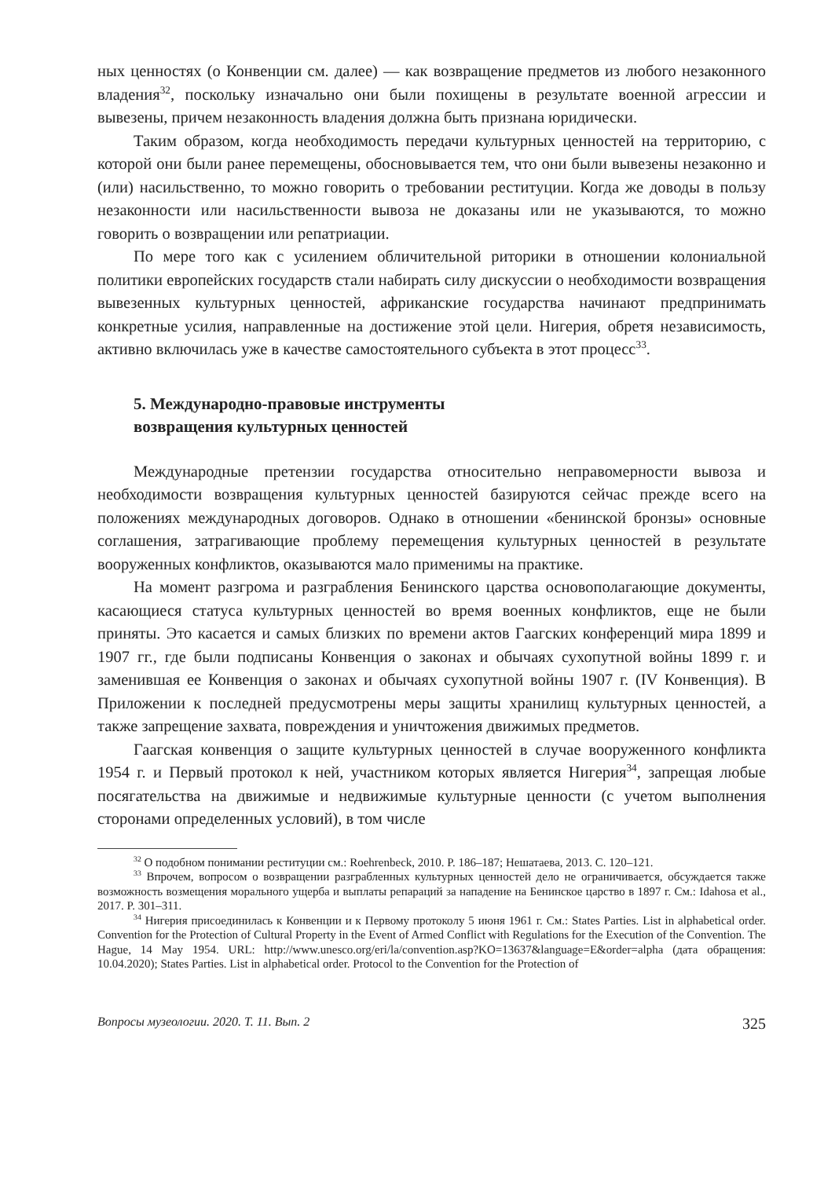ных ценностях (о Конвенции см. далее) — как возвращение предметов из любого незаконного владения<sup>32</sup>, поскольку изначально они были похищены в результате военной агрессии и вывезены, причем незаконность владения должна быть признана юридически.
Таким образом, когда необходимость передачи культурных ценностей на территорию, с которой они были ранее перемещены, обосновывается тем, что они были вывезены незаконно и (или) насильственно, то можно говорить о требовании реституции. Когда же доводы в пользу незаконности или насильственности вывоза не доказаны или не указываются, то можно говорить о возвращении или репатриации.
По мере того как с усилением обличительной риторики в отношении колониальной политики европейских государств стали набирать силу дискуссии о необходимости возвращения вывезенных культурных ценностей, африканские государства начинают предпринимать конкретные усилия, направленные на достижение этой цели. Нигерия, обретя независимость, активно включилась уже в качестве самостоятельного субъекта в этот процесс<sup>33</sup>.
5. Международно-правовые инструменты
возвращения культурных ценностей
Международные претензии государства относительно неправомерности вывоза и необходимости возвращения культурных ценностей базируются сейчас прежде всего на положениях международных договоров. Однако в отношении «бенинской бронзы» основные соглашения, затрагивающие проблему перемещения культурных ценностей в результате вооруженных конфликтов, оказываются мало применимы на практике.
На момент разгрома и разграбления Бенинского царства основополагающие документы, касающиеся статуса культурных ценностей во время военных конфликтов, еще не были приняты. Это касается и самых близких по времени актов Гаагских конференций мира 1899 и 1907 гг., где были подписаны Конвенция о законах и обычаях сухопутной войны 1899 г. и заменившая ее Конвенция о законах и обычаях сухопутной войны 1907 г. (IV Конвенция). В Приложении к последней предусмотрены меры защиты хранилищ культурных ценностей, а также запрещение захвата, повреждения и уничтожения движимых предметов.
Гаагская конвенция о защите культурных ценностей в случае вооруженного конфликта 1954 г. и Первый протокол к ней, участником которых является Нигерия<sup>34</sup>, запрещая любые посягательства на движимые и недвижимые культурные ценности (с учетом выполнения сторонами определенных условий), в том числе
<sup>32</sup> О подобном понимании реституции см.: Roehrenbeck, 2010. P. 186–187; Нешатаева, 2013. С. 120–121.
<sup>33</sup> Впрочем, вопросом о возвращении разграбленных культурных ценностей дело не ограничивается, обсуждается также возможность возмещения морального ущерба и выплаты репараций за нападение на Бенинское царство в 1897 г. См.: Idahosa et al., 2017. P. 301–311.
<sup>34</sup> Нигерия присоединилась к Конвенции и к Первому протоколу 5 июня 1961 г. См.: States Parties. List in alphabetical order. Convention for the Protection of Cultural Property in the Event of Armed Conflict with Regulations for the Execution of the Convention. The Hague, 14 May 1954. URL: http://www.unesco.org/eri/la/convention.asp?KO=13637&language=E&order=alpha (дата обращения: 10.04.2020); States Parties. List in alphabetical order. Protocol to the Convention for the Protection of
Вопросы музеологии. 2020. Т. 11. Вып. 2 325